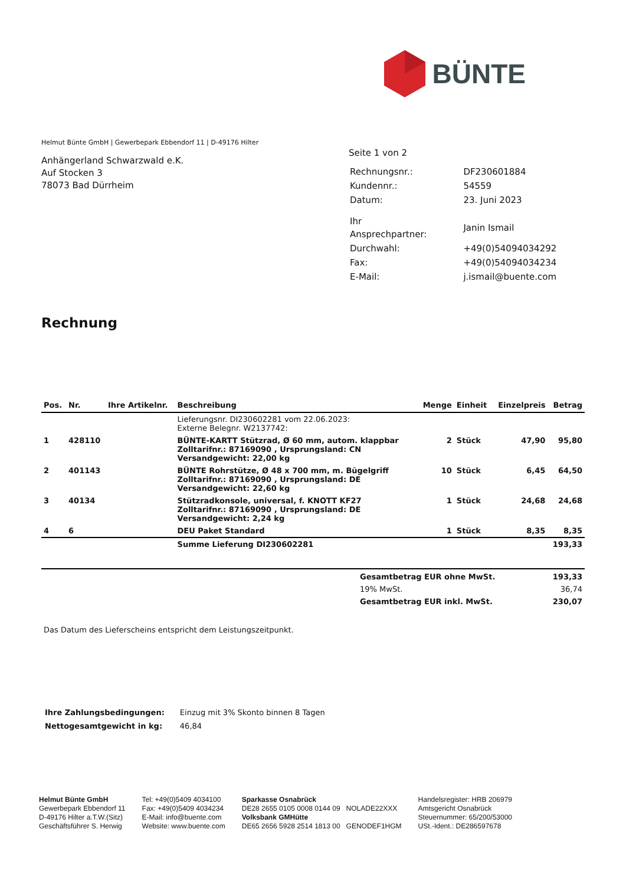BÜNTE
Helmut Bünte GmbH | Gewerbepark Ebbendorf 11 | D-49176 Hilter
Anhängerland Schwarzwald e.K.
Auf Stocken 3
78073 Bad Dürrheim
Seite 1 von 2
| Rechnungsnr.: | DF230601884 |
| Kundennr.: | 54559 |
| Datum: | 23. Juni 2023 |
| Ihr Ansprechpartner: | Janin Ismail |
| Durchwahl: | +49(0)54094034292 |
| Fax: | +49(0)54094034234 |
| E-Mail: | j.ismail@buente.com |
Rechnung
| Pos. | Nr. | Ihre Artikelnr. | Beschreibung | Menge | Einheit | Einzelpreis | Betrag |
| --- | --- | --- | --- | --- | --- | --- | --- |
| | | | Lieferungsnr. DI230602281 vom 22.06.2023: Externe Belegnr. W2137742: | | | | |
| 1 | 428110 | | BÜNTE-KARTT Stützrad, Ø 60 mm, autom. klappbar Zolltarifnr.: 87169090 , Ursprungsland: CN Versandgewicht: 22,00 kg | 2 | Stück | 47,90 | 95,80 |
| 2 | 401143 | | BÜNTE Rohrstütze, Ø 48 x 700 mm, m. Bügelgriff Zolltarifnr.: 87169090 , Ursprungsland: DE Versandgewicht: 22,60 kg | 10 | Stück | 6,45 | 64,50 |
| 3 | 40134 | | Stützradkonsole, universal, f. KNOTT KF27 Zolltarifnr.: 87169090 , Ursprungsland: DE Versandgewicht: 2,24 kg | 1 | Stück | 24,68 | 24,68 |
| 4 | 6 | | DEU Paket Standard | 1 | Stück | 8,35 | 8,35 |
| | | | Summe Lieferung DI230602281 | | | | 193,33 |
| Gesamtbetrag EUR ohne MwSt. | 193,33 |
| 19% MwSt. | 36,74 |
| Gesamtbetrag EUR inkl. MwSt. | 230,07 |
Das Datum des Lieferscheins entspricht dem Leistungszeitpunkt.
| Ihre Zahlungsbedingungen: | Einzug mit 3% Skonto binnen 8 Tagen |
| Nettogesamtgewicht in kg: | 46,84 |
Helmut Bünte GmbH
Gewerbepark Ebbendorf 11
D-49176 Hilter a.T.W.(Sitz)
Geschäftsführer S. Herwig
Tel: +49(0)5409 4034100
Fax: +49(0)5409 4034234
E-Mail: info@buente.com
Website: www.buente.com
Sparkasse Osnabrück
DE28 2655 0105 0008 0144 09 NOLADE22XXX
Volksbank GMHütte
DE65 2656 5928 2514 1813 00 GENODEF1HGM
Handelsregister: HRB 206979
Amtsgericht Osnabrück
Steuernummer: 65/200/53000
USt.-Ident.: DE286597678